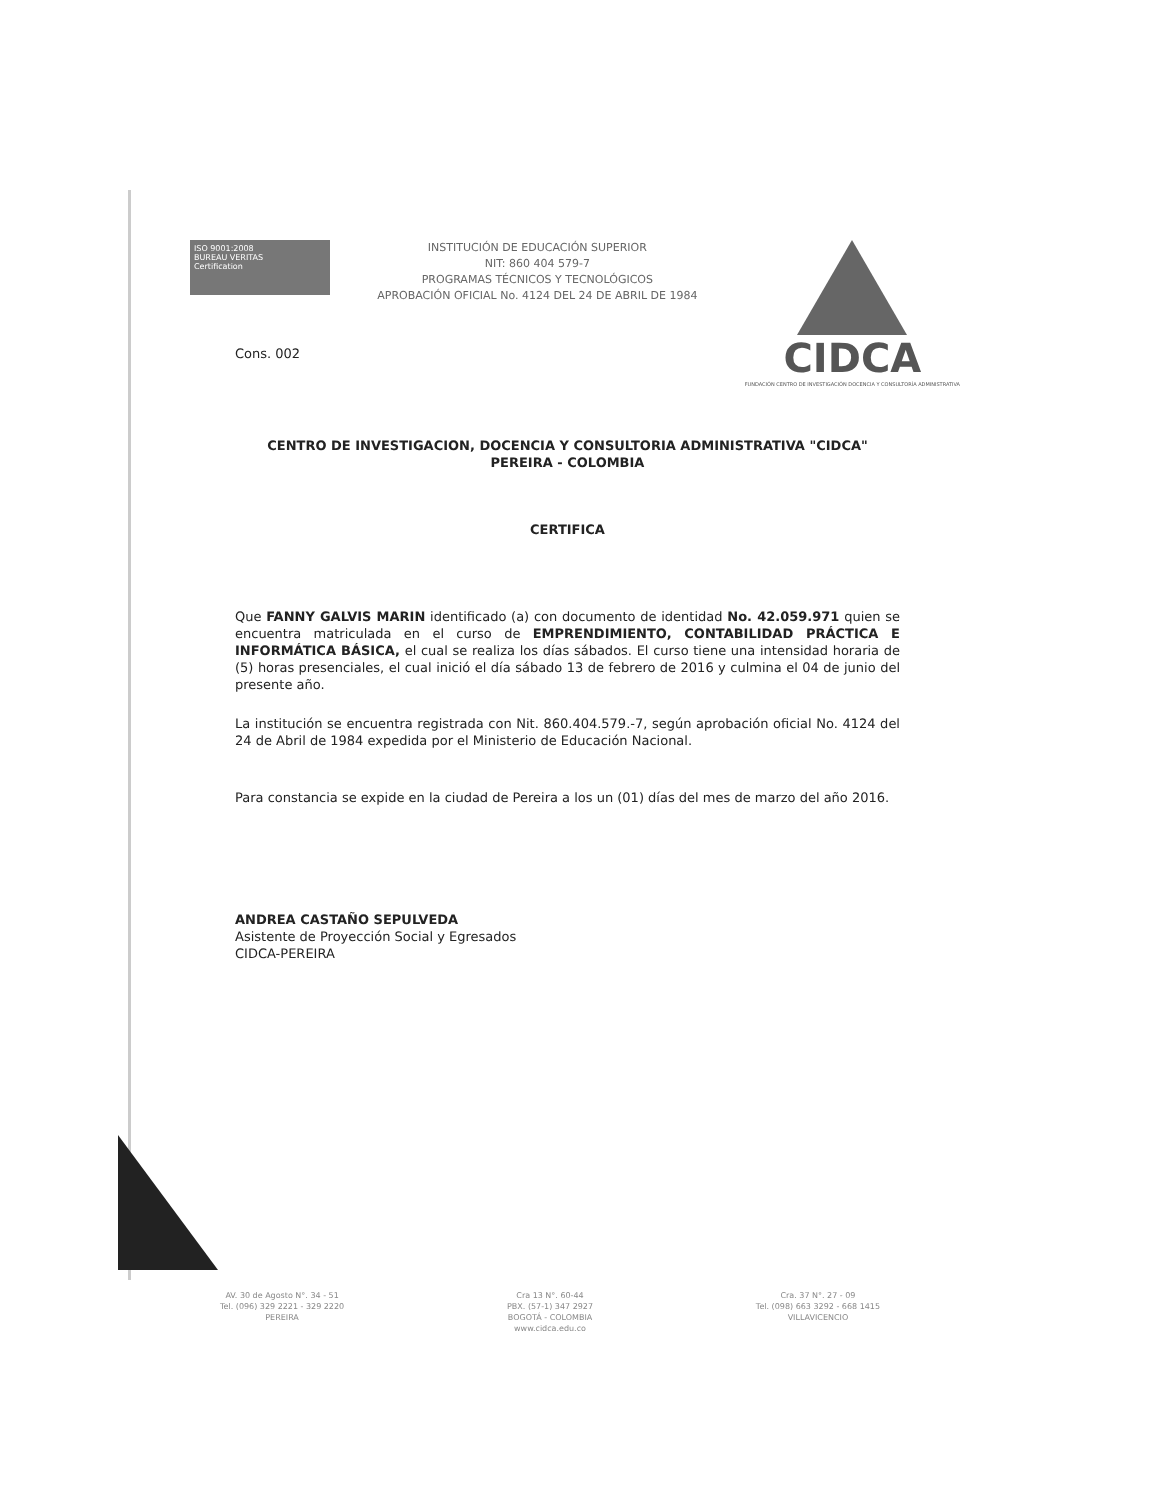ISO 9001:2008
BUREAU VERITAS
Certification
INSTITUCIÓN DE EDUCACIÓN SUPERIOR
NIT: 860 404 579-7
PROGRAMAS TÉCNICOS Y TECNOLÓGICOS
APROBACIÓN OFICIAL No. 4124 DEL 24 DE ABRIL DE 1984
CIDCA
FUNDACIÓN CENTRO DE INVESTIGACIÓN DOCENCIA Y CONSULTORÍA ADMINISTRATIVA
Cons. 002
CENTRO DE INVESTIGACION, DOCENCIA Y CONSULTORIA ADMINISTRATIVA "CIDCA"
PEREIRA - COLOMBIA
CERTIFICA
Que FANNY GALVIS MARIN identificado (a) con documento de identidad No. 42.059.971 quien se encuentra matriculada en el curso de EMPRENDIMIENTO, CONTABILIDAD PRÁCTICA E INFORMÁTICA BÁSICA, el cual se realiza los días sábados. El curso tiene una intensidad horaria de (5) horas presenciales, el cual inició el día sábado 13 de febrero de 2016 y culmina el 04 de junio del presente año.
La institución se encuentra registrada con Nit. 860.404.579.-7, según aprobación oficial No. 4124 del 24 de Abril de 1984 expedida por el Ministerio de Educación Nacional.
Para constancia se expide en la ciudad de Pereira a los un (01) días del mes de marzo del año 2016.
ANDREA CASTAÑO SEPULVEDA
Asistente de Proyección Social y Egresados
CIDCA-PEREIRA
AV. 30 de Agosto N°. 34 - 51
Tel. (096) 329 2221 - 329 2220
PEREIRA
Cra 13 N°. 60-44
PBX. (57-1) 347 2927
BOGOTÁ - COLOMBIA
www.cidca.edu.co
Cra. 37 N°. 27 - 09
Tel. (098) 663 3292 - 668 1415
VILLAVICENCIO